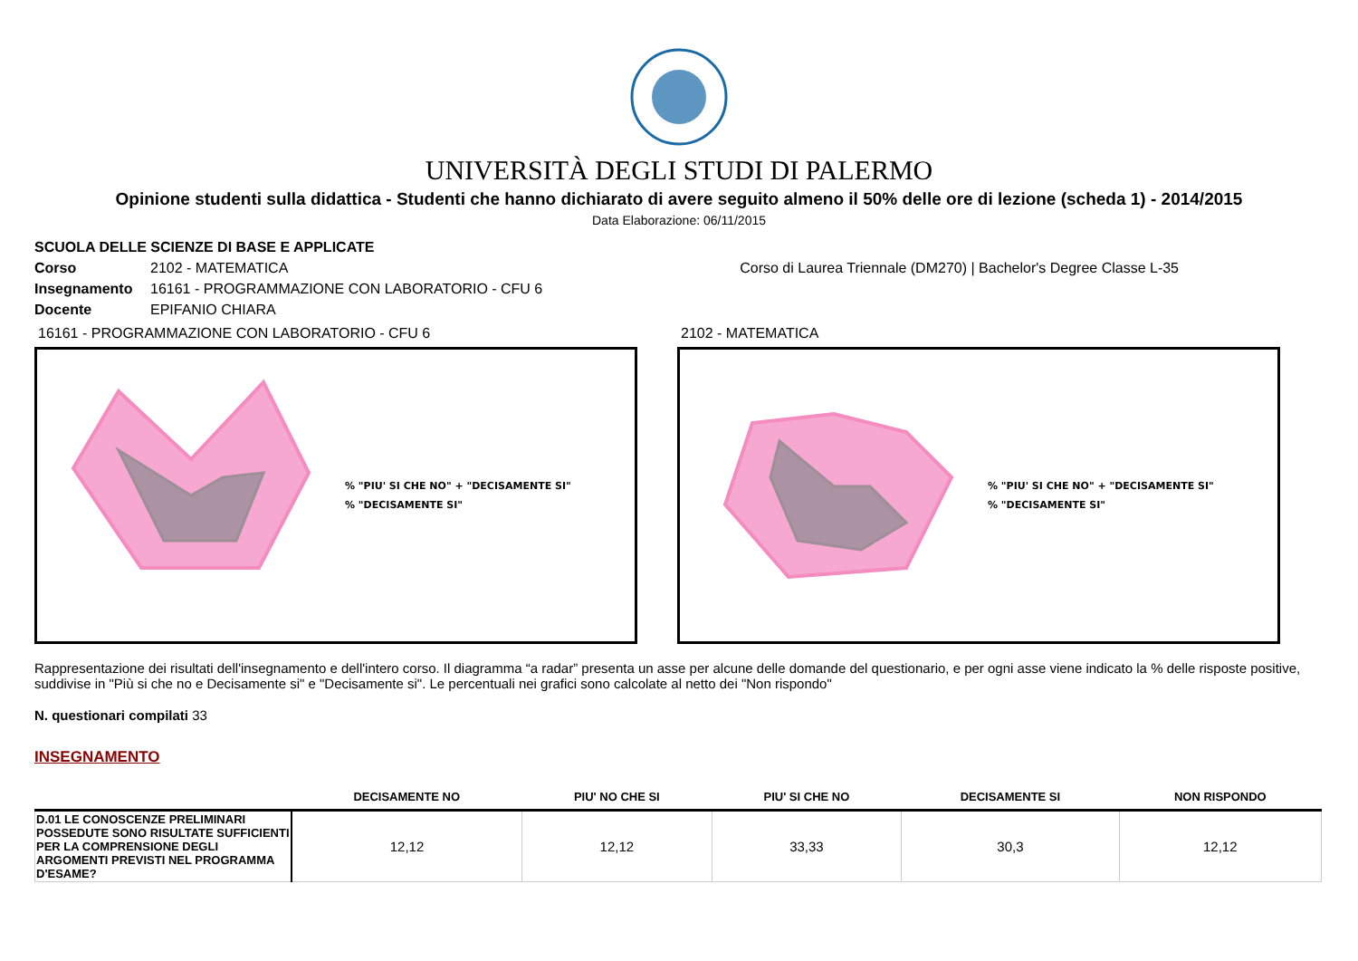UNIVERSITÀ DEGLI STUDI DI PALERMO
Opinione studenti sulla didattica - Studenti che hanno dichiarato di avere seguito almeno il 50% delle ore di lezione (scheda 1) - 2014/2015
Data Elaborazione: 06/11/2015
SCUOLA DELLE SCIENZE DI BASE E APPLICATE
Corso 2102 - MATEMATICA Corso di Laurea Triennale (DM270) | Bachelor's Degree Classe L-35
Insegnamento 16161 - PROGRAMMAZIONE CON LABORATORIO - CFU 6
Docente EPIFANIO CHIARA
16161 - PROGRAMMAZIONE CON LABORATORIO - CFU 6
% "PIU' SI CHE NO" + "DECISAMENTE SI"
% "DECISAMENTE SI"
2102 - MATEMATICA
% "PIU' SI CHE NO" + "DECISAMENTE SI"
% "DECISAMENTE SI"
Rappresentazione dei risultati dell'insegnamento e dell'intero corso. Il diagramma “a radar” presenta un asse per alcune delle domande del questionario, e per ogni asse viene indicato la % delle risposte positive, suddivise in "Più si che no e Decisamente si" e "Decisamente si". Le percentuali nei grafici sono calcolate al netto dei "Non rispondo"
N. questionari compilati 33
INSEGNAMENTO
| | DECISAMENTE NO | PIU' NO CHE SI | PIU' SI CHE NO | DECISAMENTE SI | NON RISPONDO |
| --- | --- | --- | --- | --- | --- |
| D.01 LE CONOSCENZE PRELIMINARI POSSEDUTE SONO RISULTATE SUFFICIENTI PER LA COMPRENSIONE DEGLI ARGOMENTI PREVISTI NEL PROGRAMMA D'ESAME? | 12,12 | 12,12 | 33,33 | 30,3 | 12,12 |